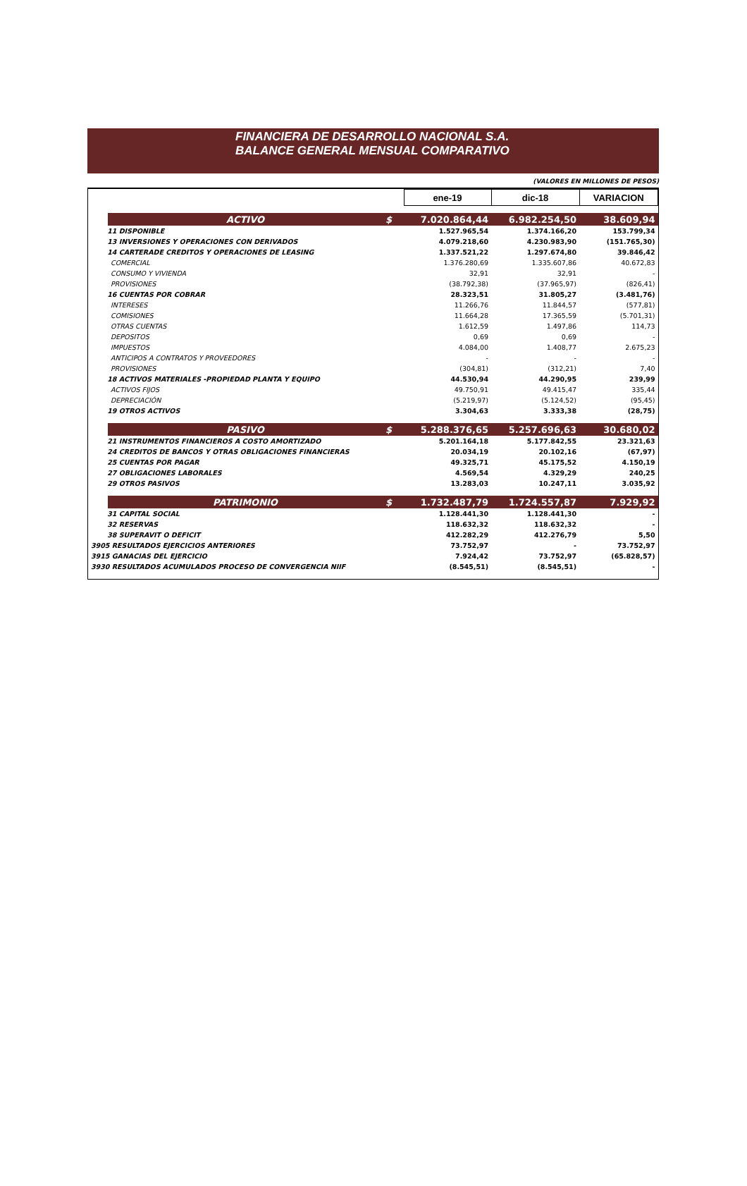FINANCIERA DE DESARROLLO NACIONAL S.A.
BALANCE GENERAL MENSUAL COMPARATIVO
(VALORES EN MILLONES DE PESOS)
| | | | ene-19 | dic-18 | VARIACION |
| --- | --- | --- | --- | --- | --- |
| | ACTIVO | $ | 7.020.864,44 | 6.982.254,50 | 38.609,94 |
| 11 DISPONIBLE | | | 1.527.965,54 | 1.374.166,20 | 153.799,34 |
| 13 INVERSIONES Y OPERACIONES CON DERIVADOS | | | 4.079.218,60 | 4.230.983,90 | (151.765,30) |
| 14 CARTERADE CREDITOS Y OPERACIONES DE LEASING | | | 1.337.521,22 | 1.297.674,80 | 39.846,42 |
| | COMERCIAL | | 1.376.280,69 | 1.335.607,86 | 40.672,83 |
| | CONSUMO Y VIVIENDA | | 32,91 | 32,91 | - |
| | PROVISIONES | | (38.792,38) | (37.965,97) | (826,41) |
| 16 CUENTAS POR COBRAR | | | 28.323,51 | 31.805,27 | (3.481,76) |
| | INTERESES | | 11.266,76 | 11.844,57 | (577,81) |
| | COMISIONES | | 11.664,28 | 17.365,59 | (5.701,31) |
| | OTRAS CUENTAS | | 1.612,59 | 1.497,86 | 114,73 |
| | DEPOSITOS | | 0,69 | 0,69 | - |
| | IMPUESTOS | | 4.084,00 | 1.408,77 | 2.675,23 |
| | ANTICIPOS A CONTRATOS Y PROVEEDORES | | - | - | - |
| | PROVISIONES | | (304,81) | (312,21) | 7,40 |
| 18 ACTIVOS MATERIALES -PROPIEDAD PLANTA Y EQUIPO | | | 44.530,94 | 44.290,95 | 239,99 |
| | ACTIVOS FIJOS | | 49.750,91 | 49.415,47 | 335,44 |
| | DEPRECIACIÓN | | (5.219,97) | (5.124,52) | (95,45) |
| 19 OTROS ACTIVOS | | | 3.304,63 | 3.333,38 | (28,75) |
| | PASIVO | $ | 5.288.376,65 | 5.257.696,63 | 30.680,02 |
| 21 INSTRUMENTOS FINANCIEROS A COSTO AMORTIZADO | | | 5.201.164,18 | 5.177.842,55 | 23.321,63 |
| 24 CREDITOS DE BANCOS Y OTRAS OBLIGACIONES FINANCIERAS | | | 20.034,19 | 20.102,16 | (67,97) |
| 25 CUENTAS POR PAGAR | | | 49.325,71 | 45.175,52 | 4.150,19 |
| 27 OBLIGACIONES LABORALES | | | 4.569,54 | 4.329,29 | 240,25 |
| 29 OTROS PASIVOS | | | 13.283,03 | 10.247,11 | 3.035,92 |
| | PATRIMONIO | $ | 1.732.487,79 | 1.724.557,87 | 7.929,92 |
| 31 CAPITAL SOCIAL | | | 1.128.441,30 | 1.128.441,30 | - |
| 32 RESERVAS | | | 118.632,32 | 118.632,32 | - |
| 38 SUPERAVIT O DEFICIT | | | 412.282,29 | 412.276,79 | 5,50 |
| 3905 RESULTADOS EJERCICIOS ANTERIORES | | | 73.752,97 | - | 73.752,97 |
| 3915 GANACIAS DEL EJERCICIO | | | 7.924,42 | 73.752,97 | (65.828,57) |
| 3930 RESULTADOS ACUMULADOS PROCESO DE CONVERGENCIA NIIF | | | (8.545,51) | (8.545,51) | - |